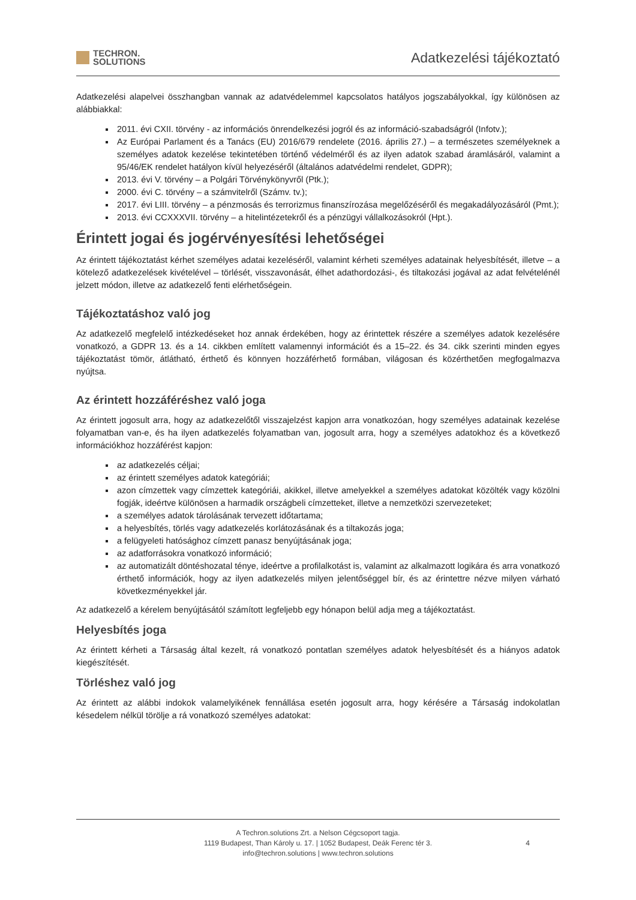TECHRON.
SOLUTIONS
Adatkezelési tájékoztató
Adatkezelési alapelvei összhangban vannak az adatvédelemmel kapcsolatos hatályos jogszabályokkal, így különösen az alábbiakkal:
2011. évi CXII. törvény - az információs önrendelkezési jogról és az információ-szabadságról (Infotv.);
Az Európai Parlament és a Tanács (EU) 2016/679 rendelete (2016. április 27.) – a természetes személyeknek a személyes adatok kezelése tekintetében történő védelméről és az ilyen adatok szabad áramlásáról, valamint a 95/46/EK rendelet hatályon kívül helyezéséről (általános adatvédelmi rendelet, GDPR);
2013. évi V. törvény – a Polgári Törvénykönyvről (Ptk.);
2000. évi C. törvény – a számvitelről (Számv. tv.);
2017. évi LIII. törvény – a pénzmosás és terrorizmus finanszírozása megelőzéséről és megakadályozásáról (Pmt.);
2013. évi CCXXXVII. törvény – a hitelintézetekről és a pénzügyi vállalkozásokról (Hpt.).
Érintett jogai és jogérvényesítési lehetőségei
Az érintett tájékoztatást kérhet személyes adatai kezeléséről, valamint kérheti személyes adatainak helyesbítését, illetve – a kötelező adatkezelések kivételével – törlését, visszavonását, élhet adathordozási-, és tiltakozási jogával az adat felvételénél jelzett módon, illetve az adatkezelő fenti elérhetőségein.
Tájékoztatáshoz való jog
Az adatkezelő megfelelő intézkedéseket hoz annak érdekében, hogy az érintettek részére a személyes adatok kezelésére vonatkozó, a GDPR 13. és a 14. cikkben említett valamennyi információt és a 15–22. és 34. cikk szerinti minden egyes tájékoztatást tömör, átlátható, érthető és könnyen hozzáférhető formában, világosan és közérthetően megfogalmazva nyújtsa.
Az érintett hozzáféréshez való joga
Az érintett jogosult arra, hogy az adatkezelőtől visszajelzést kapjon arra vonatkozóan, hogy személyes adatainak kezelése folyamatban van-e, és ha ilyen adatkezelés folyamatban van, jogosult arra, hogy a személyes adatokhoz és a következő információkhoz hozzáférést kapjon:
az adatkezelés céljai;
az érintett személyes adatok kategóriái;
azon címzettek vagy címzettek kategóriái, akikkel, illetve amelyekkel a személyes adatokat közölték vagy közölni fogják, ideértve különösen a harmadik országbeli címzetteket, illetve a nemzetközi szervezeteket;
a személyes adatok tárolásának tervezett időtartama;
a helyesbítés, törlés vagy adatkezelés korlátozásának és a tiltakozás joga;
a felügyeleti hatósághoz címzett panasz benyújtásának joga;
az adatforrásokra vonatkozó információ;
az automatizált döntéshozatal ténye, ideértve a profilalkotást is, valamint az alkalmazott logikára és arra vonatkozó érthető információk, hogy az ilyen adatkezelés milyen jelentőséggel bír, és az érintettre nézve milyen várható következményekkel jár.
Az adatkezelő a kérelem benyújtásától számított legfeljebb egy hónapon belül adja meg a tájékoztatást.
Helyesbítés joga
Az érintett kérheti a Társaság által kezelt, rá vonatkozó pontatlan személyes adatok helyesbítését és a hiányos adatok kiegészítését.
Törléshez való jog
Az érintett az alábbi indokok valamelyikének fennállása esetén jogosult arra, hogy kérésére a Társaság indokolatlan késedelem nélkül törölje a rá vonatkozó személyes adatokat:
A Techron.solutions Zrt. a Nelson Cégcsoport tagja.
1119 Budapest, Than Károly u. 17. | 1052 Budapest, Deák Ferenc tér 3.
info@techron.solutions | www.techron.solutions
4